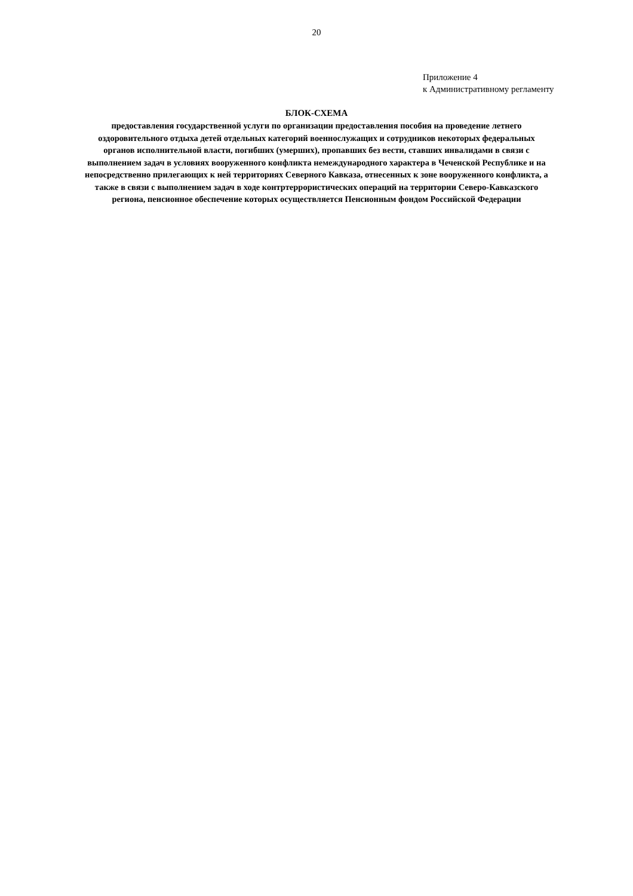20
Приложение 4
к Административному регламенту
БЛОК-СХЕМА
предоставления государственной услуги по организации предоставления пособия на проведение летнего
оздоровительного отдыха детей отдельных категорий военнослужащих и сотрудников некоторых федеральных
органов исполнительной власти, погибших (умерших), пропавших без вести, ставших инвалидами в связи с
выполнением задач в условиях вооруженного конфликта немеждународного характера в Чеченской Республике и на
непосредственно прилегающих к ней территориях Северного Кавказа, отнесенных к зоне вооруженного конфликта, а
также в связи с выполнением задач в ходе контртеррористических операций на территории Северо-Кавказского
региона, пенсионное обеспечение которых осуществляется Пенсионным фондом Российской Федерации